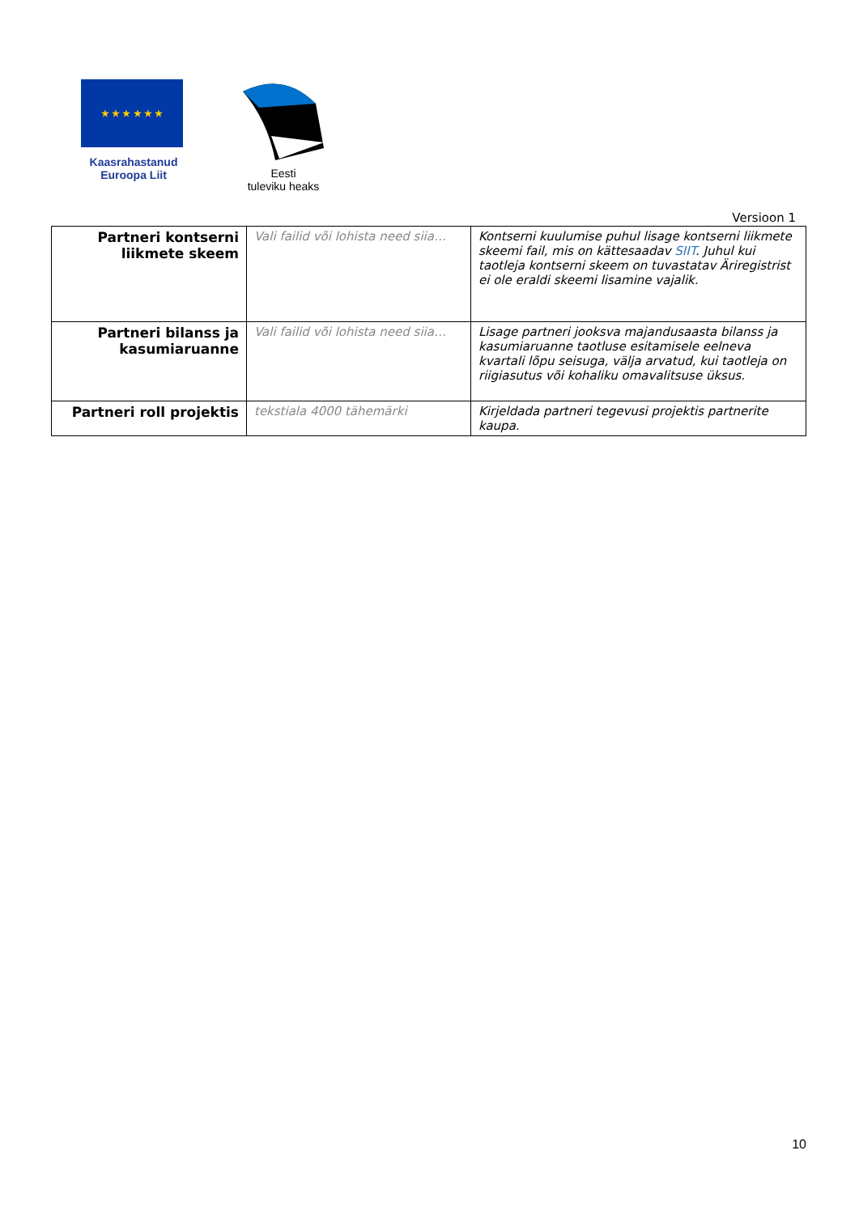★ ★ ★ ★ ★ ★
Kaasrahastanud
Euroopa Liit
Eesti
tuleviku heaks
Versioon 1
| Partneri kontserni liikmete skeem | Vali failid või lohista need siia… | Kontserni kuulumise puhul lisage kontserni liikmete skeemi fail, mis on kättesaadav SIIT . Juhul kui taotleja kontserni skeem on tuvastatav Äriregistrist ei ole eraldi skeemi lisamine vajalik. |
| Partneri bilanss ja kasumiaruanne | Vali failid või lohista need siia… | Lisage partneri jooksva majandusaasta bilanss ja kasumiaruanne taotluse esitamisele eelneva kvartali lõpu seisuga, välja arvatud, kui taotleja on riigiasutus või kohaliku omavalitsuse üksus. |
| Partneri roll projektis | tekstiala 4000 tähemärki | Kirjeldada partneri tegevusi projektis partnerite kaupa. |
10